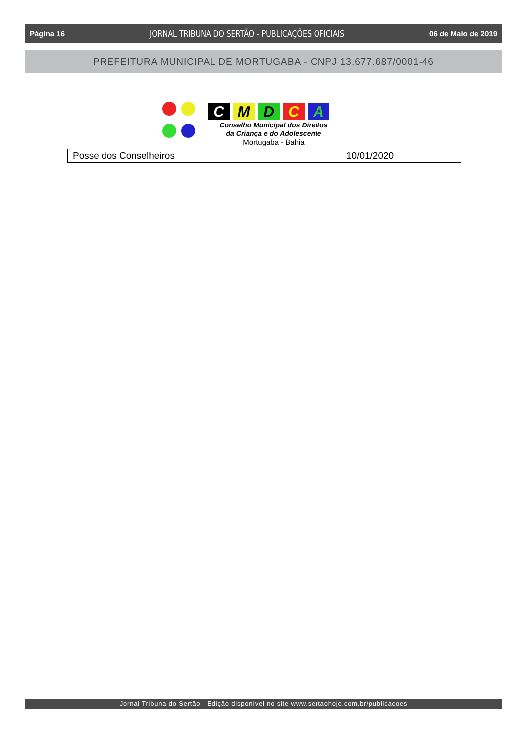Página 16 JORNAL TRIBUNA DO SERTÃO - PUBLICAÇÕES OFICIAIS 06 de Maio de 2019
PREFEITURA MUNICIPAL DE MORTUGABA - CNPJ 13.677.687/0001-46
C M D C A
Conselho Municipal dos Direitos
da Criança e do Adolescente
Mortugaba - Bahia
| Posse dos Conselheiros | 10/01/2020 |
Jornal Tribuna do Sertão - Edição disponível no site www.sertaohoje.com.br/publicacoes